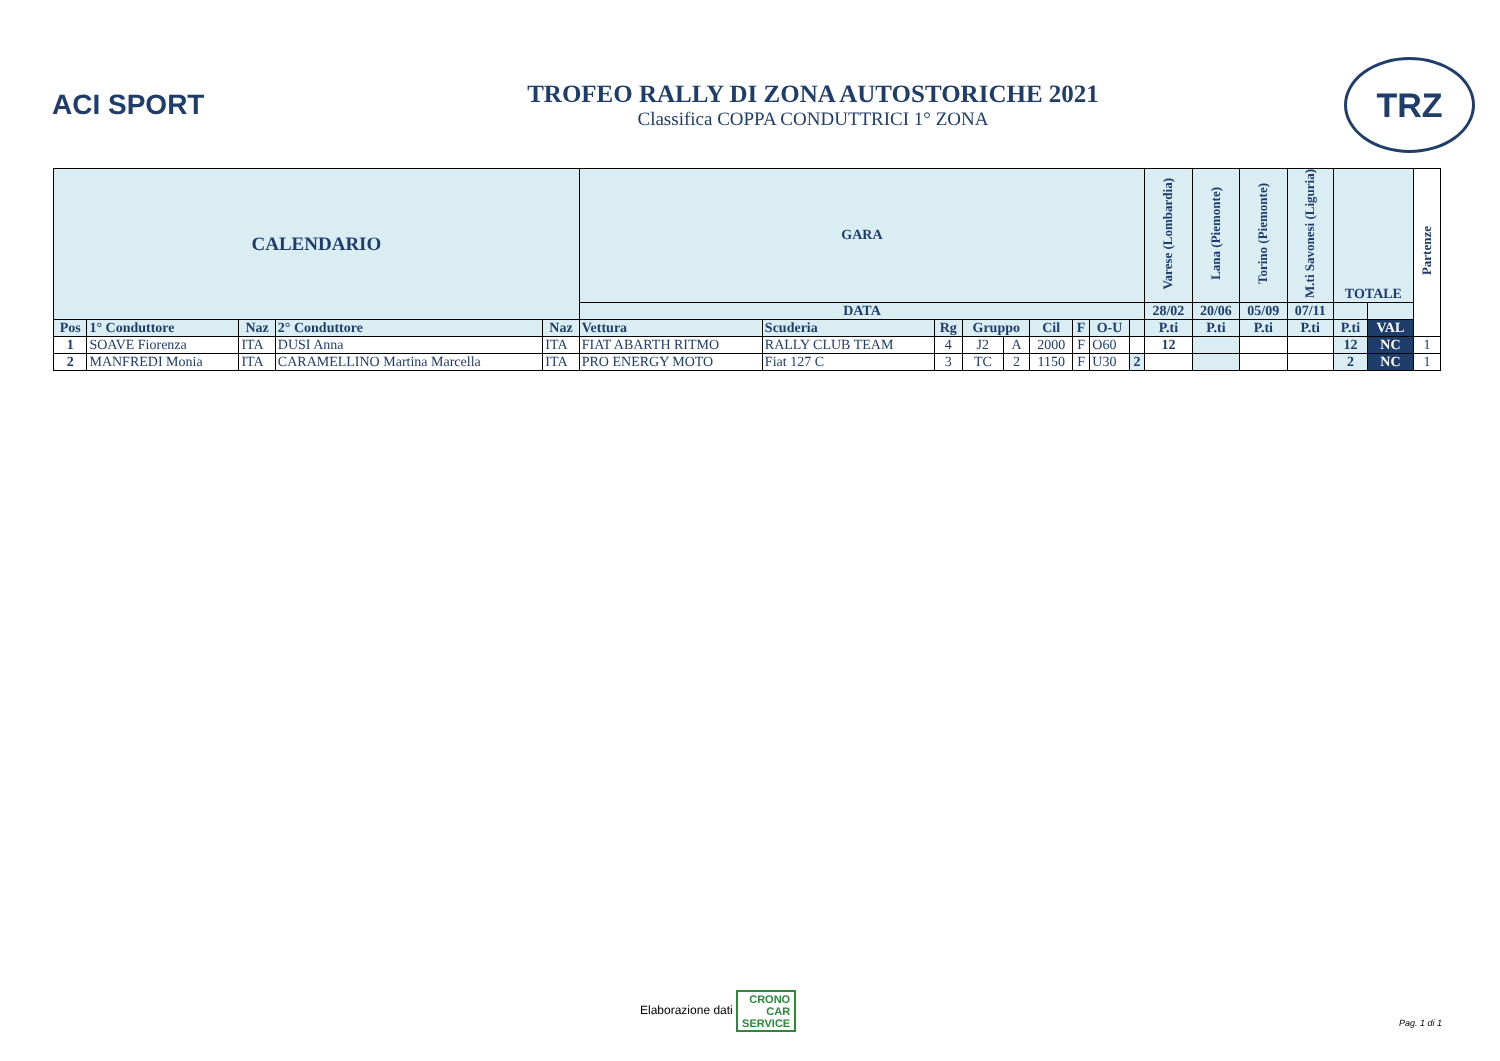ACI SPORT
TROFEO RALLY DI ZONA AUTOSTORICHE 2021
Classifica COPPA CONDUTTRICI 1° ZONA
TRZ
| CALENDARIO | | | | | GARA | | | | | | | | | Varese (Lombardia) | Lana (Piemonte) | Torino (Piemonte) | M.ti Savonesi (Liguria) | TOTALE | | Partenze |
| --- | --- | --- | --- | --- | --- | --- | --- | --- | --- | --- | --- | --- | --- | --- | --- | --- | --- | --- | --- | --- |
| | | | | | DATA | | | | | | | | | 28/02 | 20/06 | 05/09 | 07/11 | | | |
| Pos | 1° Conduttore | Naz | 2° Conduttore | Naz | Vettura | Scuderia | Rg | Gruppo | | Cil | F | O-U | | P.ti | P.ti | P.ti | P.ti | P.ti | VAL | |
| 1 | SOAVE Fiorenza | ITA | DUSI Anna | ITA | FIAT ABARTH RITMO | RALLY CLUB TEAM | 4 | J2 | A | 2000 | F | O60 | | 12 | | | | 12 | NC | 1 |
| 2 | MANFREDI Monia | ITA | CARAMELLINO Martina Marcella | ITA | PRO ENERGY MOTO | Fiat 127 C | 3 | TC | 2 | 1150 | F | U30 | 2 | | | | | 2 | NC | 1 |
Elaborazione dati CRONO
CAR
SERVICE
Pag. 1 di 1